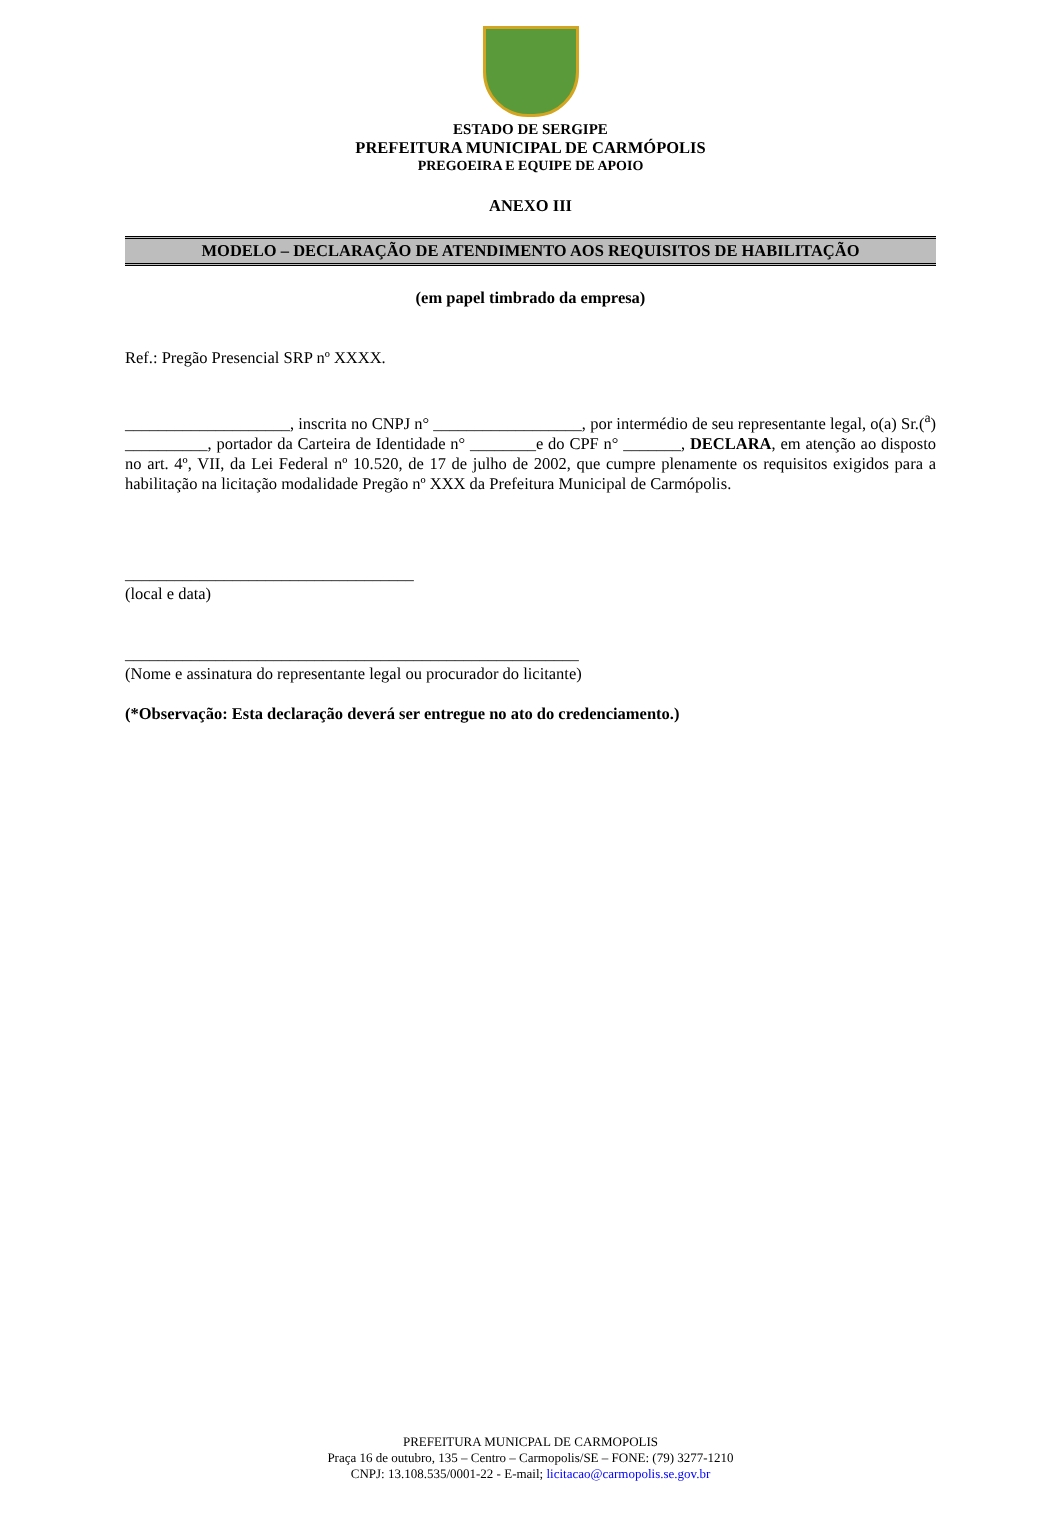ESTADO DE SERGIPE
PREFEITURA MUNICIPAL DE CARMÓPOLIS
PREGOEIRA E EQUIPE DE APOIO
ANEXO III
MODELO – DECLARAÇÃO DE ATENDIMENTO AOS REQUISITOS DE HABILITAÇÃO
(em papel timbrado da empresa)
Ref.: Pregão Presencial SRP nº XXXX.
____________________, inscrita no CNPJ n° __________________, por intermédio de seu representante legal, o(a) Sr.(<sup>a</sup>) __________, portador da Carteira de Identidade n° ________e do CPF n° _______, DECLARA, em atenção ao disposto no art. 4º, VII, da Lei Federal nº 10.520, de 17 de julho de 2002, que cumpre plenamente os requisitos exigidos para a habilitação na licitação modalidade Pregão nº XXX da Prefeitura Municipal de Carmópolis.
___________________________________
(local e data)
_______________________________________________________
(Nome e assinatura do representante legal ou procurador do licitante)
(*Observação: Esta declaração deverá ser entregue no ato do credenciamento.)
PREFEITURA MUNICPAL DE CARMOPOLIS
Praça 16 de outubro, 135 – Centro – Carmopolis/SE – FONE: (79) 3277-1210
CNPJ: 13.108.535/0001-22 - E-mail; licitacao@carmopolis.se.gov.br